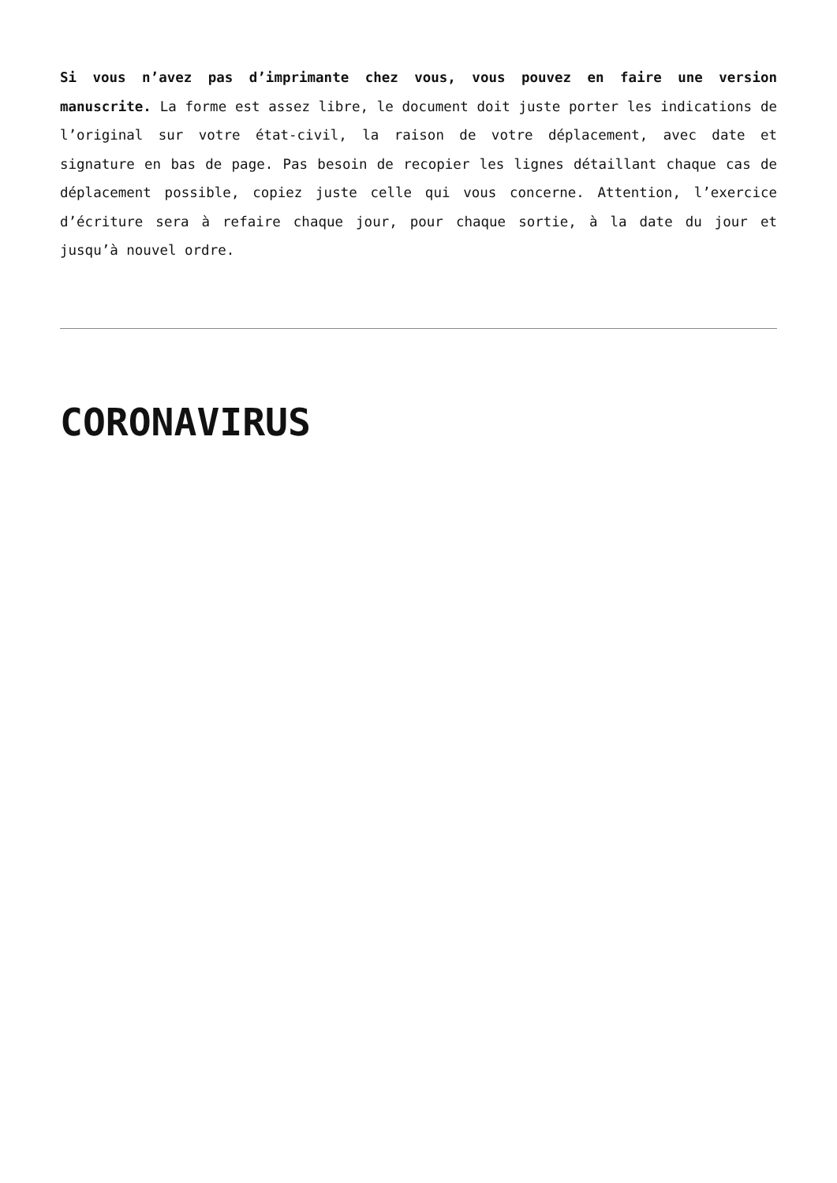Si vous n’avez pas d’imprimante chez vous, vous pouvez en faire une version manuscrite. La forme est assez libre, le document doit juste porter les indications de l’original sur votre état-civil, la raison de votre déplacement, avec date et signature en bas de page. Pas besoin de recopier les lignes détaillant chaque cas de déplacement possible, copiez juste celle qui vous concerne. Attention, l’exercice d’écriture sera à refaire chaque jour, pour chaque sortie, à la date du jour et jusqu’à nouvel ordre.
CORONAVIRUS